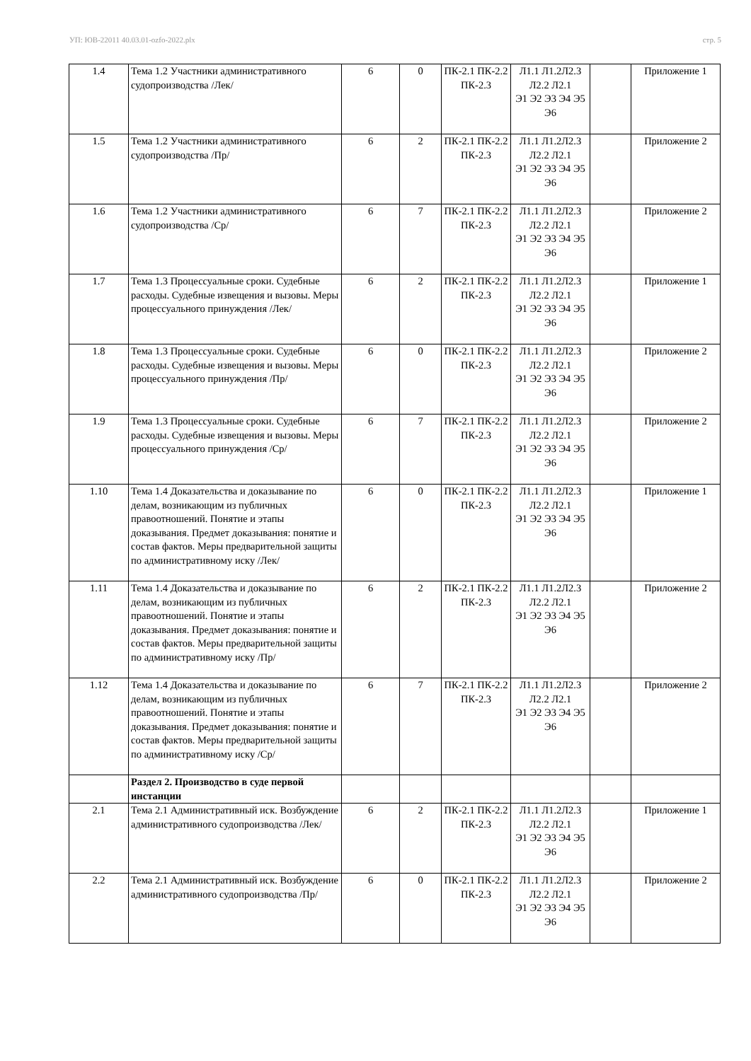УП: ЮВ-22011 40.03.01-ozfo-2022.plx стр. 5
| 1.4 | Тема 1.2 Участники административного судопроизводства /Лек/ | 6 | 0 | ПК-2.1 ПК-2.2 ПК-2.3 | Л1.1 Л1.2Л2.3 Л2.2 Л2.1 Э1 Э2 Э3 Э4 Э5 Э6 | | Приложение 1 |
| 1.5 | Тема 1.2 Участники административного судопроизводства /Пр/ | 6 | 2 | ПК-2.1 ПК-2.2 ПК-2.3 | Л1.1 Л1.2Л2.3 Л2.2 Л2.1 Э1 Э2 Э3 Э4 Э5 Э6 | | Приложение 2 |
| 1.6 | Тема 1.2 Участники административного судопроизводства /Ср/ | 6 | 7 | ПК-2.1 ПК-2.2 ПК-2.3 | Л1.1 Л1.2Л2.3 Л2.2 Л2.1 Э1 Э2 Э3 Э4 Э5 Э6 | | Приложение 2 |
| 1.7 | Тема 1.3 Процессуальные сроки. Судебные расходы. Судебные извещения и вызовы. Меры процессуального принуждения /Лек/ | 6 | 2 | ПК-2.1 ПК-2.2 ПК-2.3 | Л1.1 Л1.2Л2.3 Л2.2 Л2.1 Э1 Э2 Э3 Э4 Э5 Э6 | | Приложение 1 |
| 1.8 | Тема 1.3 Процессуальные сроки. Судебные расходы. Судебные извещения и вызовы. Меры процессуального принуждения /Пр/ | 6 | 0 | ПК-2.1 ПК-2.2 ПК-2.3 | Л1.1 Л1.2Л2.3 Л2.2 Л2.1 Э1 Э2 Э3 Э4 Э5 Э6 | | Приложение 2 |
| 1.9 | Тема 1.3 Процессуальные сроки. Судебные расходы. Судебные извещения и вызовы. Меры процессуального принуждения /Ср/ | 6 | 7 | ПК-2.1 ПК-2.2 ПК-2.3 | Л1.1 Л1.2Л2.3 Л2.2 Л2.1 Э1 Э2 Э3 Э4 Э5 Э6 | | Приложение 2 |
| 1.10 | Тема 1.4 Доказательства и доказывание по делам, возникающим из публичных правоотношений. Понятие и этапы доказывания. Предмет доказывания: понятие и состав фактов. Меры предварительной защиты по административному иску /Лек/ | 6 | 0 | ПК-2.1 ПК-2.2 ПК-2.3 | Л1.1 Л1.2Л2.3 Л2.2 Л2.1 Э1 Э2 Э3 Э4 Э5 Э6 | | Приложение 1 |
| 1.11 | Тема 1.4 Доказательства и доказывание по делам, возникающим из публичных правоотношений. Понятие и этапы доказывания. Предмет доказывания: понятие и состав фактов. Меры предварительной защиты по административному иску /Пр/ | 6 | 2 | ПК-2.1 ПК-2.2 ПК-2.3 | Л1.1 Л1.2Л2.3 Л2.2 Л2.1 Э1 Э2 Э3 Э4 Э5 Э6 | | Приложение 2 |
| 1.12 | Тема 1.4 Доказательства и доказывание по делам, возникающим из публичных правоотношений. Понятие и этапы доказывания. Предмет доказывания: понятие и состав фактов. Меры предварительной защиты по административному иску /Ср/ | 6 | 7 | ПК-2.1 ПК-2.2 ПК-2.3 | Л1.1 Л1.2Л2.3 Л2.2 Л2.1 Э1 Э2 Э3 Э4 Э5 Э6 | | Приложение 2 |
| | Раздел 2. Производство в суде первой инстанции | | | | | | |
| 2.1 | Тема 2.1 Административный иск. Возбуждение административного судопроизводства /Лек/ | 6 | 2 | ПК-2.1 ПК-2.2 ПК-2.3 | Л1.1 Л1.2Л2.3 Л2.2 Л2.1 Э1 Э2 Э3 Э4 Э5 Э6 | | Приложение 1 |
| 2.2 | Тема 2.1 Административный иск. Возбуждение административного судопроизводства /Пр/ | 6 | 0 | ПК-2.1 ПК-2.2 ПК-2.3 | Л1.1 Л1.2Л2.3 Л2.2 Л2.1 Э1 Э2 Э3 Э4 Э5 Э6 | | Приложение 2 |